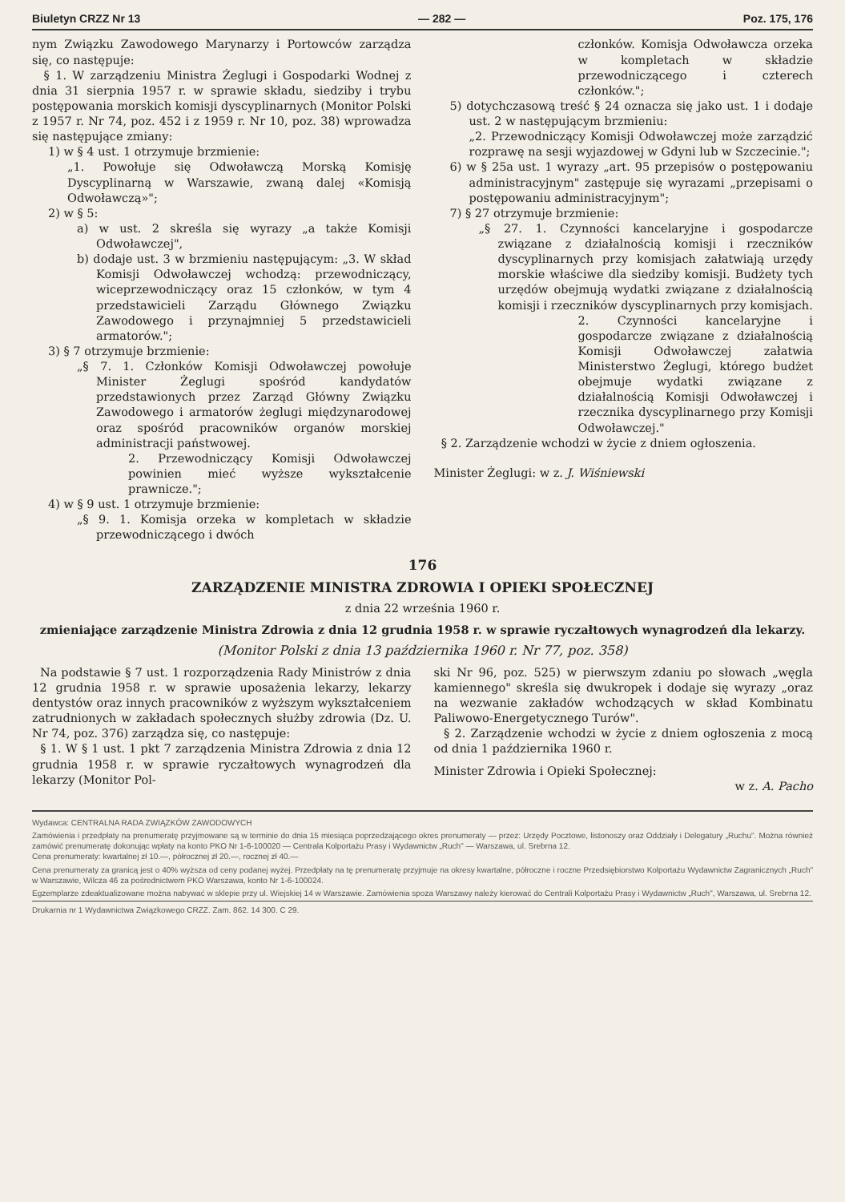Biuletyn CRZZ Nr 13 — 282 — Poz. 175, 176
nym Związku Zawodowego Marynarzy i Portowców zarządza się, co następuje:
§ 1. W zarządzeniu Ministra Żeglugi i Gospodarki Wodnej z dnia 31 sierpnia 1957 r. w sprawie składu, siedziby i trybu postępowania morskich komisji dyscyplinarnych (Monitor Polski z 1957 r. Nr 74, poz. 452 i z 1959 r. Nr 10, poz. 38) wprowadza się następujące zmiany:
1) w § 4 ust. 1 otrzymuje brzmienie:
„1. Powołuje się Odwoławczą Morską Komisję Dyscyplinarną w Warszawie, zwaną dalej «Komisją Odwoławczą»";
2) w § 5:
a) w ust. 2 skreśla się wyrazy „a także Komisji Odwoławczej",
b) dodaje ust. 3 w brzmieniu następującym: „3. W skład Komisji Odwoławczej wchodzą: przewodniczący, wiceprzewodniczący oraz 15 członków, w tym 4 przedstawicieli Zarządu Głównego Związku Zawodowego i przynajmniej 5 przedstawicieli armatorów.";
3) § 7 otrzymuje brzmienie:
„§ 7. 1. Członków Komisji Odwoławczej powołuje Minister Żeglugi spośród kandydatów przedstawionych przez Zarząd Główny Związku Zawodowego i armatorów żeglugi międzynarodowej oraz spośród pracowników organów morskiej administracji państwowej.
2. Przewodniczący Komisji Odwoławczej powinien mieć wyższe wykształcenie prawnicze.";
4) w § 9 ust. 1 otrzymuje brzmienie:
„§ 9. 1. Komisja orzeka w kompletach w składzie przewodniczącego i dwóch
członków. Komisja Odwoławcza orzeka w kompletach w składzie przewodniczącego i czterech członków.";
5) dotychczasową treść § 24 oznacza się jako ust. 1 i dodaje ust. 2 w następującym brzmieniu:
„2. Przewodniczący Komisji Odwoławczej może zarządzić rozprawę na sesji wyjazdowej w Gdyni lub w Szczecinie.";
6) w § 25a ust. 1 wyrazy „art. 95 przepisów o postępowaniu administracyjnym" zastępuje się wyrazami „przepisami o postępowaniu administracyjnym";
7) § 27 otrzymuje brzmienie:
„§ 27. 1. Czynności kancelaryjne i gospodarcze związane z działalnością komisji i rzeczników dyscyplinarnych przy komisjach załatwiają urzędy morskie właściwe dla siedziby komisji. Budżety tych urzędów obejmują wydatki związane z działalnością komisji i rzeczników dyscyplinarnych przy komisjach.
2. Czynności kancelaryjne i gospodarcze związane z działalnością Komisji Odwoławczej załatwia Ministerstwo Żeglugi, którego budżet obejmuje wydatki związane z działalnością Komisji Odwoławczej i rzecznika dyscyplinarnego przy Komisji Odwoławczej."
§ 2. Zarządzenie wchodzi w życie z dniem ogłoszenia.
Minister Żeglugi: w z. J. Wiśniewski
176
ZARZĄDZENIE MINISTRA ZDROWIA I OPIEKI SPOŁECZNEJ
z dnia 22 września 1960 r.
zmieniające zarządzenie Ministra Zdrowia z dnia 12 grudnia 1958 r. w sprawie ryczałtowych wynagrodzeń dla lekarzy.
(Monitor Polski z dnia 13 października 1960 r. Nr 77, poz. 358)
Na podstawie § 7 ust. 1 rozporządzenia Rady Ministrów z dnia 12 grudnia 1958 r. w sprawie uposażenia lekarzy, lekarzy dentystów oraz innych pracowników z wyższym wykształceniem zatrudnionych w zakładach społecznych służby zdrowia (Dz. U. Nr 74, poz. 376) zarządza się, co następuje:
§ 1. W § 1 ust. 1 pkt 7 zarządzenia Ministra Zdrowia z dnia 12 grudnia 1958 r. w sprawie ryczałtowych wynagrodzeń dla lekarzy (Monitor Pol-
ski Nr 96, poz. 525) w pierwszym zdaniu po słowach „węgla kamiennego" skreśla się dwukropek i dodaje się wyrazy „oraz na wezwanie zakładów wchodzących w skład Kombinatu Paliwowo-Energetycznego Turów".
§ 2. Zarządzenie wchodzi w życie z dniem ogłoszenia z mocą od dnia 1 października 1960 r.
Minister Zdrowia i Opieki Społecznej:
w z. A. Pacho
Wydawca: CENTRALNA RADA ZWIĄZKÓW ZAWODOWYCH
Zamówienia i przedpłaty na prenumeratę przyjmowane są w terminie do dnia 15 miesiąca poprzedzającego okres prenumeraty — przez: Urzędy Pocztowe, listonoszy oraz Oddziały i Delegatury „Ruchu". Można również zamówić prenumeratę dokonując wpłaty na konto PKO Nr 1-6-100020 — Centrala Kolportażu Prasy i Wydawnictw „Ruch" — Warszawa, ul. Srebrna 12.
Cena prenumeraty: kwartalnej zł 10.—, półrocznej zł 20.—, rocznej zł 40.—
Cena prenumeraty za granicą jest o 40% wyższa od ceny podanej wyżej. Przedpłaty na tę prenumeratę przyjmuje na okresy kwartalne, półroczne i roczne Przedsiębiorstwo Kolportażu Wydawnictw Zagranicznych „Ruch" w Warszawie, Wilcza 46 za pośrednictwem PKO Warszawa, konto Nr 1-6-100024.
Egzemplarze zdeaktualizowane można nabywać w sklepie przy ul. Wiejskiej 14 w Warszawie. Zamówienia spoza Warszawy należy kierować do Centrali Kolportażu Prasy i Wydawnictw „Ruch", Warszawa, ul. Srebrna 12.
Drukarnia nr 1 Wydawnictwa Związkowego CRZZ. Zam. 862. 14 300. C 29.